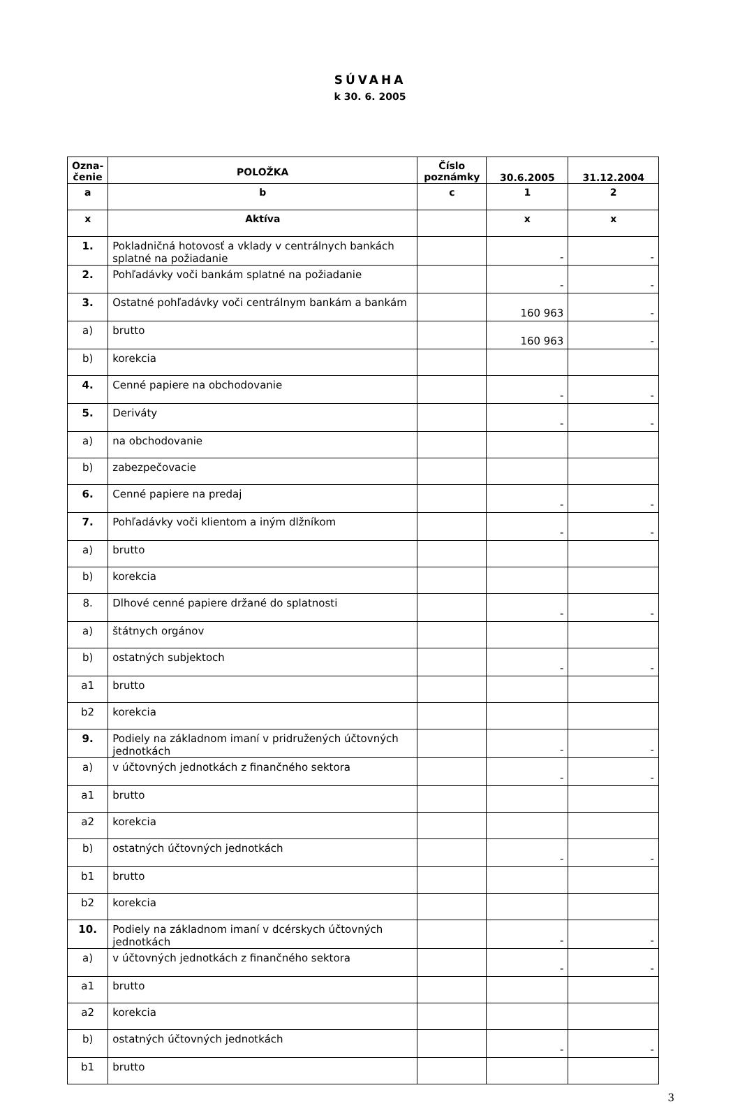SÚVAHA
k 30. 6. 2005
| Ozna- čenie | POLOŽKA | Číslo poznámky | 30.6.2005 | 31.12.2004 |
| --- | --- | --- | --- | --- |
| a | b | c | 1 | 2 |
| x | Aktíva | | x | x |
| 1. | Pokladničná hotovosť a vklady v centrálnych bankách splatné na požiadanie | | - | - |
| 2. | Pohľadávky voči bankám splatné na požiadanie | | - | - |
| 3. | Ostatné pohľadávky voči centrálnym bankám a bankám | | 160 963 | - |
| a) | brutto | | 160 963 | - |
| b) | korekcia | | | |
| 4. | Cenné papiere na obchodovanie | | - | - |
| 5. | Deriváty | | - | - |
| a) | na obchodovanie | | | |
| b) | zabezpečovacie | | | |
| 6. | Cenné papiere na predaj | | - | - |
| 7. | Pohľadávky voči klientom a iným dlžníkom | | - | - |
| a) | brutto | | | |
| b) | korekcia | | | |
| 8. | Dlhové cenné papiere držané do splatnosti | | - | - |
| a) | štátnych orgánov | | | |
| b) | ostatných subjektoch | | - | - |
| a1 | brutto | | | |
| b2 | korekcia | | | |
| 9. | Podiely na základnom imaní v pridružených účtovných jednotkách | | - | - |
| a) | v účtovných jednotkách z finančného sektora | | - | - |
| a1 | brutto | | | |
| a2 | korekcia | | | |
| b) | ostatných účtovných jednotkách | | - | - |
| b1 | brutto | | | |
| b2 | korekcia | | | |
| 10. | Podiely na základnom imaní v dcérskych účtovných jednotkách | | - | - |
| a) | v účtovných jednotkách z finančného sektora | | - | - |
| a1 | brutto | | | |
| a2 | korekcia | | | |
| b) | ostatných účtovných jednotkách | | - | - |
| b1 | brutto | | | |
3